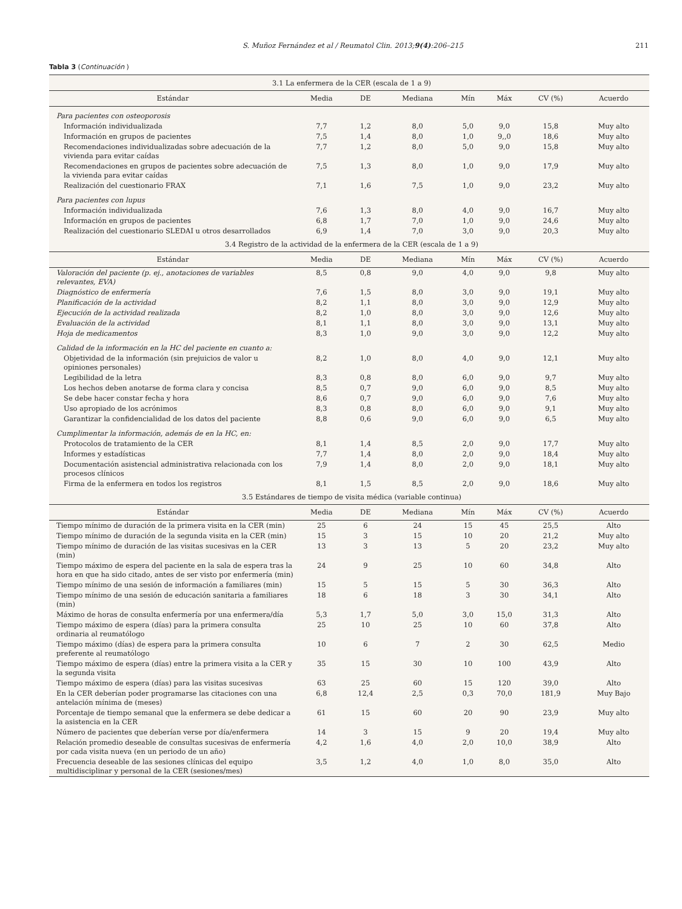S. Muñoz Fernández et al / Reumatol Clin. 2013;9(4):206–215 211
Tabla 3 (Continuación )
| 3.1 La enfermera de la CER (escala de 1 a 9) | | | | | | | |
| Estándar | Media | DE | Mediana | Mín | Máx | CV (%) | Acuerdo |
| Para pacientes con osteoporosis | | | | | | | |
| Información individualizada | 7,7 | 1,2 | 8,0 | 5,0 | 9,0 | 15,8 | Muy alto |
| Información en grupos de pacientes | 7,5 | 1,4 | 8,0 | 1,0 | 9,,0 | 18,6 | Muy alto |
| Recomendaciones individualizadas sobre adecuación de la vivienda para evitar caídas | 7,7 | 1,2 | 8,0 | 5,0 | 9,0 | 15,8 | Muy alto |
| Recomendaciones en grupos de pacientes sobre adecuación de la vivienda para evitar caídas | 7,5 | 1,3 | 8,0 | 1,0 | 9,0 | 17,9 | Muy alto |
| Realización del cuestionario FRAX | 7,1 | 1,6 | 7,5 | 1,0 | 9,0 | 23,2 | Muy alto |
| Para pacientes con lupus | | | | | | | |
| Información individualizada | 7,6 | 1,3 | 8,0 | 4,0 | 9,0 | 16,7 | Muy alto |
| Información en grupos de pacientes | 6,8 | 1,7 | 7,0 | 1,0 | 9,0 | 24,6 | Muy alto |
| Realización del cuestionario SLEDAI u otros desarrollados | 6,9 | 1,4 | 7,0 | 3,0 | 9,0 | 20,3 | Muy alto |
| 3.4 Registro de la actividad de la enfermera de la CER (escala de 1 a 9) | | | | | | | |
| Estándar | Media | DE | Mediana | Mín | Máx | CV (%) | Acuerdo |
| Valoración del paciente (p. ej., anotaciones de variables relevantes, EVA) | 8,5 | 0,8 | 9,0 | 4,0 | 9,0 | 9,8 | Muy alto |
| Diagnóstico de enfermería | 7,6 | 1,5 | 8,0 | 3,0 | 9,0 | 19,1 | Muy alto |
| Planificación de la actividad | 8,2 | 1,1 | 8,0 | 3,0 | 9,0 | 12,9 | Muy alto |
| Ejecución de la actividad realizada | 8,2 | 1,0 | 8,0 | 3,0 | 9,0 | 12,6 | Muy alto |
| Evaluación de la actividad | 8,1 | 1,1 | 8,0 | 3,0 | 9,0 | 13,1 | Muy alto |
| Hoja de medicamentos | 8,3 | 1,0 | 9,0 | 3,0 | 9,0 | 12,2 | Muy alto |
| Calidad de la información en la HC del paciente en cuanto a: | | | | | | | |
| Objetividad de la información (sin prejuicios de valor u opiniones personales) | 8,2 | 1,0 | 8,0 | 4,0 | 9,0 | 12,1 | Muy alto |
| Legibilidad de la letra | 8,3 | 0,8 | 8,0 | 6,0 | 9,0 | 9,7 | Muy alto |
| Los hechos deben anotarse de forma clara y concisa | 8,5 | 0,7 | 9,0 | 6,0 | 9,0 | 8,5 | Muy alto |
| Se debe hacer constar fecha y hora | 8,6 | 0,7 | 9,0 | 6,0 | 9,0 | 7,6 | Muy alto |
| Uso apropiado de los acrónimos | 8,3 | 0,8 | 8,0 | 6,0 | 9,0 | 9,1 | Muy alto |
| Garantizar la confidencialidad de los datos del paciente | 8,8 | 0,6 | 9,0 | 6,0 | 9,0 | 6,5 | Muy alto |
| Cumplimentar la información, además de en la HC, en: | | | | | | | |
| Protocolos de tratamiento de la CER | 8,1 | 1,4 | 8,5 | 2,0 | 9,0 | 17,7 | Muy alto |
| Informes y estadísticas | 7,7 | 1,4 | 8,0 | 2,0 | 9,0 | 18,4 | Muy alto |
| Documentación asistencial administrativa relacionada con los procesos clínicos | 7,9 | 1,4 | 8,0 | 2,0 | 9,0 | 18,1 | Muy alto |
| Firma de la enfermera en todos los registros | 8,1 | 1,5 | 8,5 | 2,0 | 9,0 | 18,6 | Muy alto |
| 3.5 Estándares de tiempo de visita médica (variable continua) | | | | | | | |
| Estándar | Media | DE | Mediana | Mín | Máx | CV (%) | Acuerdo |
| Tiempo mínimo de duración de la primera visita en la CER (min) | 25 | 6 | 24 | 15 | 45 | 25,5 | Alto |
| Tiempo mínimo de duración de la segunda visita en la CER (min) | 15 | 3 | 15 | 10 | 20 | 21,2 | Muy alto |
| Tiempo mínimo de duración de las visitas sucesivas en la CER (min) | 13 | 3 | 13 | 5 | 20 | 23,2 | Muy alto |
| Tiempo máximo de espera del paciente en la sala de espera tras la hora en que ha sido citado, antes de ser visto por enfermería (min) | 24 | 9 | 25 | 10 | 60 | 34,8 | Alto |
| Tiempo mínimo de una sesión de información a familiares (min) | 15 | 5 | 15 | 5 | 30 | 36,3 | Alto |
| Tiempo mínimo de una sesión de educación sanitaria a familiares (min) | 18 | 6 | 18 | 3 | 30 | 34,1 | Alto |
| Máximo de horas de consulta enfermería por una enfermera/día | 5,3 | 1,7 | 5,0 | 3,0 | 15,0 | 31,3 | Alto |
| Tiempo máximo de espera (días) para la primera consulta ordinaria al reumatólogo | 25 | 10 | 25 | 10 | 60 | 37,8 | Alto |
| Tiempo máximo (días) de espera para la primera consulta preferente al reumatólogo | 10 | 6 | 7 | 2 | 30 | 62,5 | Medio |
| Tiempo máximo de espera (días) entre la primera visita a la CER y la segunda visita | 35 | 15 | 30 | 10 | 100 | 43,9 | Alto |
| Tiempo máximo de espera (días) para las visitas sucesivas | 63 | 25 | 60 | 15 | 120 | 39,0 | Alto |
| En la CER deberían poder programarse las citaciones con una antelación mínima de (meses) | 6,8 | 12,4 | 2,5 | 0,3 | 70,0 | 181,9 | Muy Bajo |
| Porcentaje de tiempo semanal que la enfermera se debe dedicar a la asistencia en la CER | 61 | 15 | 60 | 20 | 90 | 23,9 | Muy alto |
| Número de pacientes que deberían verse por día/enfermera | 14 | 3 | 15 | 9 | 20 | 19,4 | Muy alto |
| Relación promedio deseable de consultas sucesivas de enfermería por cada visita nueva (en un periodo de un año) | 4,2 | 1,6 | 4,0 | 2,0 | 10,0 | 38,9 | Alto |
| Frecuencia deseable de las sesiones clínicas del equipo multidisciplinar y personal de la CER (sesiones/mes) | 3,5 | 1,2 | 4,0 | 1,0 | 8,0 | 35,0 | Alto |